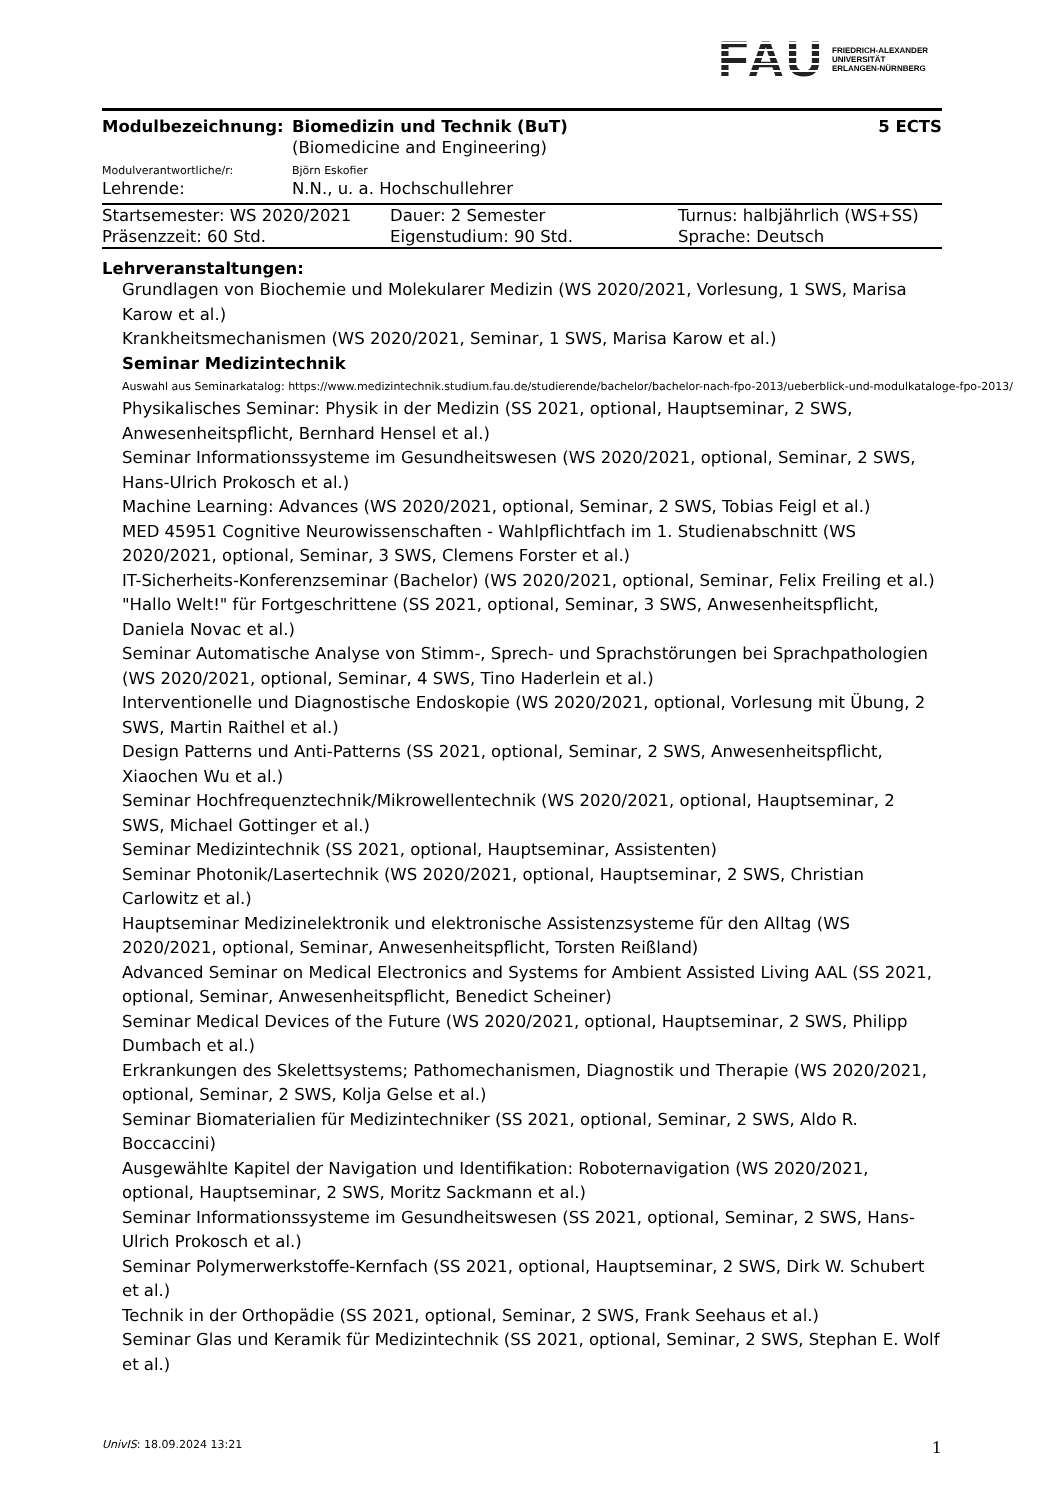FAU
FRIEDRICH-ALEXANDER
UNIVERSITÄT
ERLANGEN-NÜRNBERG
| Modulbezeichnung: | Biomedizin und Technik (BuT) | 5 ECTS |
| | (Biomedicine and Engineering) | |
| Modulverantwortliche/r: | Björn Eskofier | |
| Lehrende: | N.N., u. a. Hochschullehrer | |
| Startsemester: WS 2020/2021 | Dauer: 2 Semester | Turnus: halbjährlich (WS+SS) |
| Präsenzzeit: 60 Std. | Eigenstudium: 90 Std. | Sprache: Deutsch |
Lehrveranstaltungen:
Grundlagen von Biochemie und Molekularer Medizin (WS 2020/2021, Vorlesung, 1 SWS, Marisa Karow et al.)
Krankheitsmechanismen (WS 2020/2021, Seminar, 1 SWS, Marisa Karow et al.)
Seminar Medizintechnik
Auswahl aus Seminarkatalog: https://www.medizintechnik.studium.fau.de/studierende/bachelor/bachelor-nach-fpo-2013/ueberblick-und-modulkataloge-fpo-2013/
Physikalisches Seminar: Physik in der Medizin (SS 2021, optional, Hauptseminar, 2 SWS, Anwesenheitspflicht, Bernhard Hensel et al.)
Seminar Informationssysteme im Gesundheitswesen (WS 2020/2021, optional, Seminar, 2 SWS, Hans-Ulrich Prokosch et al.)
Machine Learning: Advances (WS 2020/2021, optional, Seminar, 2 SWS, Tobias Feigl et al.)
MED 45951 Cognitive Neurowissenschaften - Wahlpflichtfach im 1. Studienabschnitt (WS 2020/2021, optional, Seminar, 3 SWS, Clemens Forster et al.)
IT-Sicherheits-Konferenzseminar (Bachelor) (WS 2020/2021, optional, Seminar, Felix Freiling et al.)
"Hallo Welt!" für Fortgeschrittene (SS 2021, optional, Seminar, 3 SWS, Anwesenheitspflicht, Daniela Novac et al.)
Seminar Automatische Analyse von Stimm-, Sprech- und Sprachstörungen bei Sprachpathologien (WS 2020/2021, optional, Seminar, 4 SWS, Tino Haderlein et al.)
Interventionelle und Diagnostische Endoskopie (WS 2020/2021, optional, Vorlesung mit Übung, 2 SWS, Martin Raithel et al.)
Design Patterns und Anti-Patterns (SS 2021, optional, Seminar, 2 SWS, Anwesenheitspflicht, Xiaochen Wu et al.)
Seminar Hochfrequenztechnik/Mikrowellentechnik (WS 2020/2021, optional, Hauptseminar, 2 SWS, Michael Gottinger et al.)
Seminar Medizintechnik (SS 2021, optional, Hauptseminar, Assistenten)
Seminar Photonik/Lasertechnik (WS 2020/2021, optional, Hauptseminar, 2 SWS, Christian Carlowitz et al.)
Hauptseminar Medizinelektronik und elektronische Assistenzsysteme für den Alltag (WS 2020/2021, optional, Seminar, Anwesenheitspflicht, Torsten Reißland)
Advanced Seminar on Medical Electronics and Systems for Ambient Assisted Living AAL (SS 2021, optional, Seminar, Anwesenheitspflicht, Benedict Scheiner)
Seminar Medical Devices of the Future (WS 2020/2021, optional, Hauptseminar, 2 SWS, Philipp Dumbach et al.)
Erkrankungen des Skelettsystems; Pathomechanismen, Diagnostik und Therapie (WS 2020/2021, optional, Seminar, 2 SWS, Kolja Gelse et al.)
Seminar Biomaterialien für Medizintechniker (SS 2021, optional, Seminar, 2 SWS, Aldo R. Boccaccini)
Ausgewählte Kapitel der Navigation und Identifikation: Roboternavigation (WS 2020/2021, optional, Hauptseminar, 2 SWS, Moritz Sackmann et al.)
Seminar Informationssysteme im Gesundheitswesen (SS 2021, optional, Seminar, 2 SWS, Hans-Ulrich Prokosch et al.)
Seminar Polymerwerkstoffe-Kernfach (SS 2021, optional, Hauptseminar, 2 SWS, Dirk W. Schubert et al.)
Technik in der Orthopädie (SS 2021, optional, Seminar, 2 SWS, Frank Seehaus et al.)
Seminar Glas und Keramik für Medizintechnik (SS 2021, optional, Seminar, 2 SWS, Stephan E. Wolf et al.)
UnivIS: 18.09.2024 13:21 1